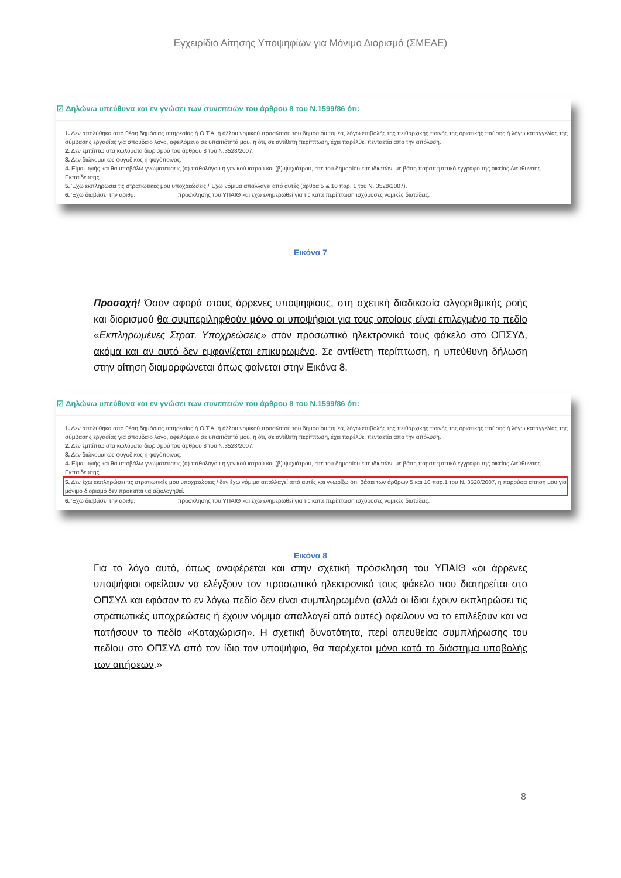Εγχειρίδιο Αίτησης Υποψηφίων για Μόνιμο Διορισμό (ΣΜΕΑΕ)
☑ Δηλώνω υπεύθυνα και εν γνώσει των συνεπειών του άρθρου 8 του Ν.1599/86 ότι:
1. Δεν απολύθηκα από θέση δημόσιας υπηρεσίας ή Ο.Τ.Α. ή άλλου νομικού προσώπου του δημοσίου τομέα, λόγω επιβολής της πειθαρχικής ποινής της οριστικής παύσης ή λόγω καταγγελίας της σύμβασης εργασίας για σπουδαίο λόγο, οφειλόμενο σε υπαιτιότητά μου, ή ότι, σε αντίθετη περίπτωση, έχει παρέλθει πενταετία από την απόλυση.
2. Δεν εμπίπτω στα κωλύματα διορισμού του άρθρου 8 του Ν.3528/2007.
3. Δεν διώκομαι ως φυγόδικος ή φυγόποινος.
4. Είμαι υγιής και θα υποβάλω γνωματεύσεις (α) παθολόγου ή γενικού ιατρού και (β) ψυχιάτρου, είτε του δημοσίου είτε ιδιωτών, με βάση παραπεμπτικό έγγραφο της οικείας Διεύθυνσης Εκπαίδευσης.
5. Έχω εκπληρώσει τις στρατιωτικές μου υποχρεώσεις / Έχω νόμιμα απαλλαγεί από αυτές (άρθρα 5 & 10 παρ. 1 του Ν. 3528/2007).
6. Έχω διαβάσει την αριθμ. πρόσκλησης του ΥΠΑΙΘ και έχω ενημερωθεί για τις κατά περίπτωση ισχύουσες νομικές διατάξεις.
Εικόνα 7
Προσοχή! Όσον αφορά στους άρρενες υποψηφίους, στη σχετική διαδικασία αλγοριθμικής ροής και διορισμού θα συμπεριληφθούν μόνο οι υποψήφιοι για τους οποίους είναι επιλεγμένο το πεδίο «Εκπληρωμένες Στρατ. Υποχρεώσεις» στον προσωπικό ηλεκτρονικό τους φάκελο στο ΟΠΣΥΔ, ακόμα και αν αυτό δεν εμφανίζεται επικυρωμένο. Σε αντίθετη περίπτωση, η υπεύθυνη δήλωση στην αίτηση διαμορφώνεται όπως φαίνεται στην Εικόνα 8.
☑ Δηλώνω υπεύθυνα και εν γνώσει των συνεπειών του άρθρου 8 του Ν.1599/86 ότι:
1. Δεν απολύθηκα από θέση δημόσιας υπηρεσίας ή Ο.Τ.Α. ή άλλου νομικού προσώπου του δημοσίου τομέα, λόγω επιβολής της πειθαρχικής ποινής της οριστικής παύσης ή λόγω καταγγελίας της σύμβασης εργασίας για σπουδαίο λόγο, οφειλόμενο σε υπαιτιότητά μου, ή ότι, σε αντίθετη περίπτωση, έχει παρέλθει πενταετία από την απόλυση.
2. Δεν εμπίπτω στα κωλύματα διορισμού του άρθρου 8 του Ν.3528/2007.
3. Δεν διώκομαι ως φυγόδικος ή φυγόποινος.
4. Είμαι υγιής και θα υποβάλω γνωματεύσεις (α) παθολόγου ή γενικού ιατρού και (β) ψυχιάτρου, είτε του δημοσίου είτε ιδιωτών, με βάση παραπεμπτικό έγγραφο της οικείας Διεύθυνσης Εκπαίδευσης.
5. Δεν έχω εκπληρώσει τις στρατιωτικές μου υποχρεώσεις / δεν έχω νόμιμα απαλλαγεί από αυτές και γνωρίζω ότι, βάσει των άρθρων 5 και 10 παρ.1 του Ν. 3528/2007, η παρούσα αίτηση μου για μόνιμο διορισμό δεν πρόκειται να αξιολογηθεί.
6. Έχω διαβάσει την αριθμ. πρόσκλησης του ΥΠΑΙΘ και έχω ενημερωθεί για τις κατά περίπτωση ισχύουσες νομικές διατάξεις.
Εικόνα 8
Για το λόγο αυτό, όπως αναφέρεται και στην σχετική πρόσκληση του ΥΠΑΙΘ «οι άρρενες υποψήφιοι οφείλουν να ελέγξουν τον προσωπικό ηλεκτρονικό τους φάκελο που διατηρείται στο ΟΠΣΥΔ και εφόσον το εν λόγω πεδίο δεν είναι συμπληρωμένο (αλλά οι ίδιοι έχουν εκπληρώσει τις στρατιωτικές υποχρεώσεις ή έχουν νόμιμα απαλλαγεί από αυτές) οφείλουν να το επιλέξουν και να πατήσουν το πεδίο «Καταχώριση». Η σχετική δυνατότητα, περί απευθείας συμπλήρωσης του πεδίου στο ΟΠΣΥΔ από τον ίδιο τον υποψήφιο, θα παρέχεται μόνο κατά το διάστημα υποβολής των αιτήσεων.»
8